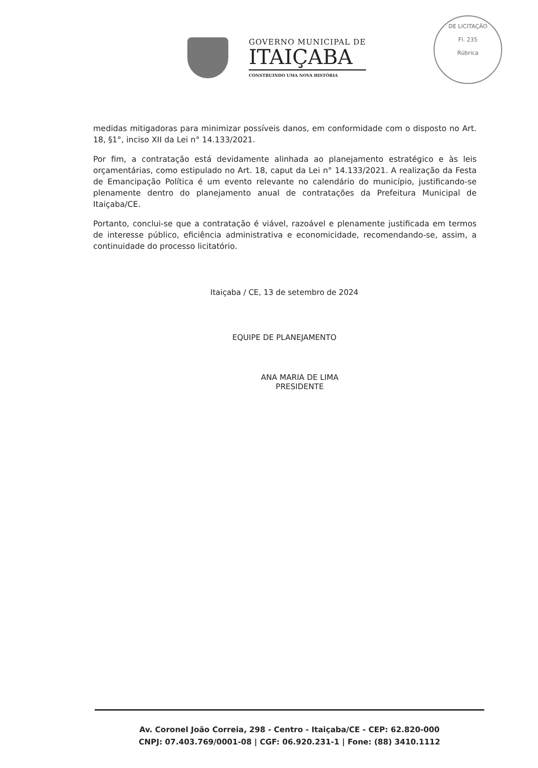GOVERNO MUNICIPAL DE
ITAIÇABA
CONSTRUINDO UMA NOVA HISTÓRIA
DE LICITAÇÃO
Fl. 235
Rúbrica
medidas mitigadoras para minimizar possíveis danos, em conformidade com o disposto no Art. 18, §1°, inciso XII da Lei n° 14.133/2021.
Por fim, a contratação está devidamente alinhada ao planejamento estratégico e às leis orçamentárias, como estipulado no Art. 18, caput da Lei n° 14.133/2021. A realização da Festa de Emancipação Política é um evento relevante no calendário do município, justificando-se plenamente dentro do planejamento anual de contratações da Prefeitura Municipal de Itaiçaba/CE.
Portanto, conclui-se que a contratação é viável, razoável e plenamente justificada em termos de interesse público, eficiência administrativa e economicidade, recomendando-se, assim, a continuidade do processo licitatório.
Itaiçaba / CE, 13 de setembro de 2024
EQUIPE DE PLANEJAMENTO
ANA MARIA DE LIMA
PRESIDENTE
Av. Coronel João Correia, 298 - Centro - Itaiçaba/CE - CEP: 62.820-000
CNPJ: 07.403.769/0001-08 | CGF: 06.920.231-1 | Fone: (88) 3410.1112